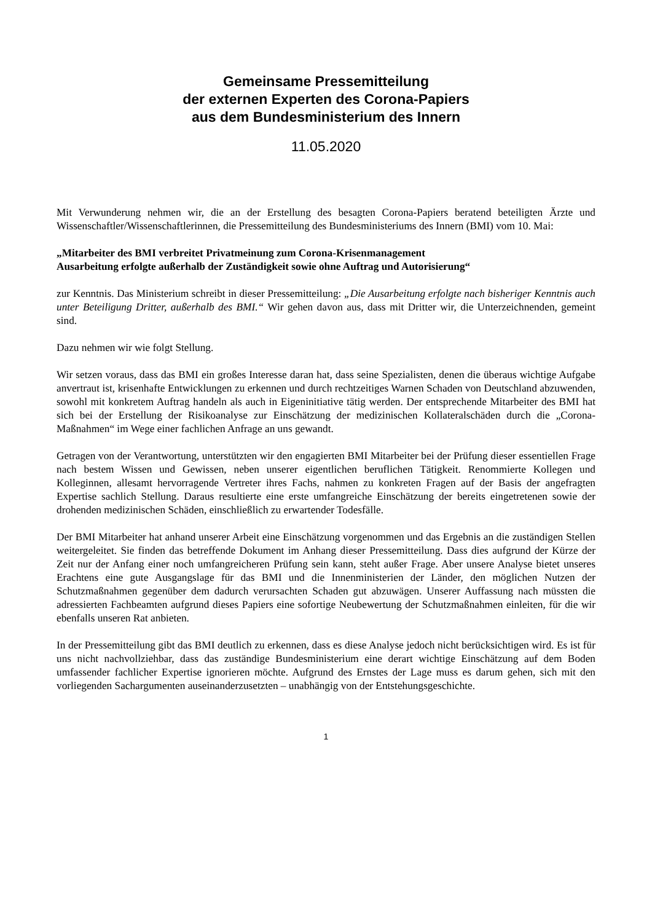Gemeinsame Pressemitteilung
der externen Experten des Corona-Papiers
aus dem Bundesministerium des Innern
11.05.2020
Mit Verwunderung nehmen wir, die an der Erstellung des besagten Corona-Papiers beratend beteiligten Ärzte und Wissenschaftler/Wissenschaftlerinnen, die Pressemitteilung des Bundesministeriums des Innern (BMI) vom 10. Mai:
„Mitarbeiter des BMI verbreitet Privatmeinung zum Corona-Krisenmanagement
Ausarbeitung erfolgte außerhalb der Zuständigkeit sowie ohne Auftrag und Autorisierung“
zur Kenntnis. Das Ministerium schreibt in dieser Pressemitteilung: „Die Ausarbeitung erfolgte nach bisheriger Kenntnis auch unter Beteiligung Dritter, außerhalb des BMI.“ Wir gehen davon aus, dass mit Dritter wir, die Unterzeichnenden, gemeint sind.
Dazu nehmen wir wie folgt Stellung.
Wir setzen voraus, dass das BMI ein großes Interesse daran hat, dass seine Spezialisten, denen die überaus wichtige Aufgabe anvertraut ist, krisenhafte Entwicklungen zu erkennen und durch rechtzeitiges Warnen Schaden von Deutschland abzuwenden, sowohl mit konkretem Auftrag handeln als auch in Eigeninitiative tätig werden. Der entsprechende Mitarbeiter des BMI hat sich bei der Erstellung der Risikoanalyse zur Einschätzung der medizinischen Kollateralschäden durch die „Corona-Maßnahmen“ im Wege einer fachlichen Anfrage an uns gewandt.
Getragen von der Verantwortung, unterstützten wir den engagierten BMI Mitarbeiter bei der Prüfung dieser essentiellen Frage nach bestem Wissen und Gewissen, neben unserer eigentlichen beruflichen Tätigkeit. Renommierte Kollegen und Kolleginnen, allesamt hervorragende Vertreter ihres Fachs, nahmen zu konkreten Fragen auf der Basis der angefragten Expertise sachlich Stellung. Daraus resultierte eine erste umfangreiche Einschätzung der bereits eingetretenen sowie der drohenden medizinischen Schäden, einschließlich zu erwartender Todesfälle.
Der BMI Mitarbeiter hat anhand unserer Arbeit eine Einschätzung vorgenommen und das Ergebnis an die zuständigen Stellen weitergeleitet. Sie finden das betreffende Dokument im Anhang dieser Pressemitteilung. Dass dies aufgrund der Kürze der Zeit nur der Anfang einer noch umfangreicheren Prüfung sein kann, steht außer Frage. Aber unsere Analyse bietet unseres Erachtens eine gute Ausgangslage für das BMI und die Innenministerien der Länder, den möglichen Nutzen der Schutzmaßnahmen gegenüber dem dadurch verursachten Schaden gut abzuwägen. Unserer Auffassung nach müssten die adressierten Fachbeamten aufgrund dieses Papiers eine sofortige Neubewertung der Schutzmaßnahmen einleiten, für die wir ebenfalls unseren Rat anbieten.
In der Pressemitteilung gibt das BMI deutlich zu erkennen, dass es diese Analyse jedoch nicht berücksichtigen wird. Es ist für uns nicht nachvollziehbar, dass das zuständige Bundesministerium eine derart wichtige Einschätzung auf dem Boden umfassender fachlicher Expertise ignorieren möchte. Aufgrund des Ernstes der Lage muss es darum gehen, sich mit den vorliegenden Sachargumenten auseinanderzusetzten – unabhängig von der Entstehungsgeschichte.
1